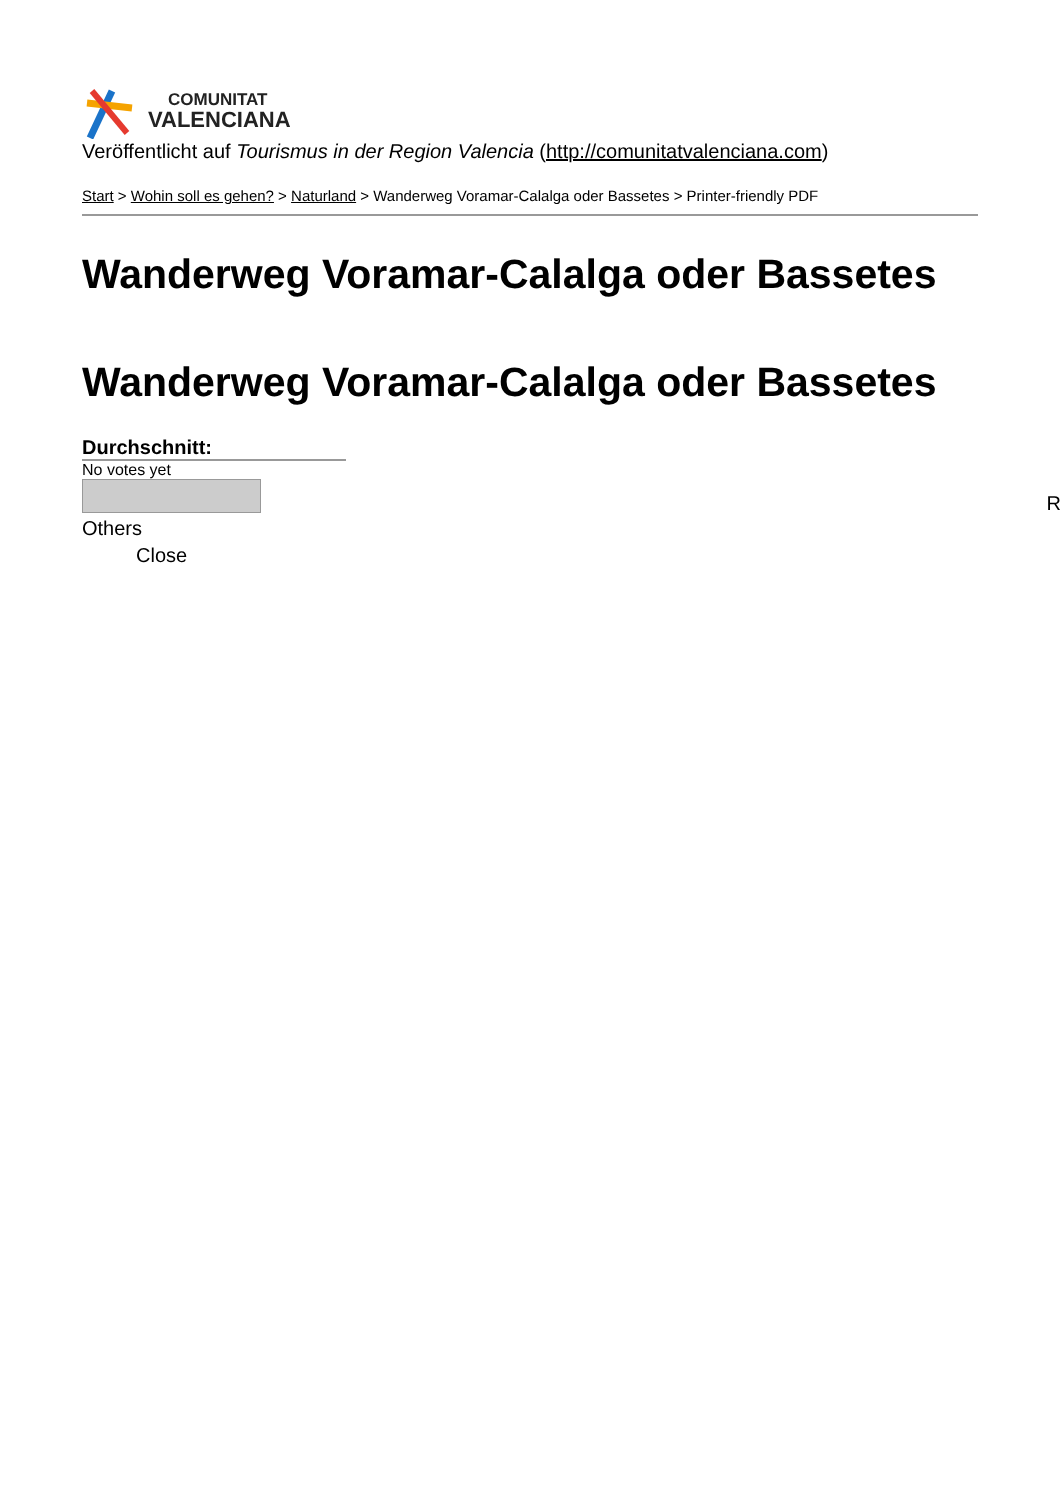COMUNITAT
VALENCIANA
Veröffentlicht auf Tourismus in der Region Valencia (http://comunitatvalenciana.com)
Start > Wohin soll es gehen? > Naturland > Wanderweg Voramar-Calalga oder Bassetes > Printer-friendly PDF
Wanderweg Voramar-Calalga oder Bassetes
Wanderweg Voramar-Calalga oder Bassetes
Durchschnitt:
No votes yet
Others
Close
R